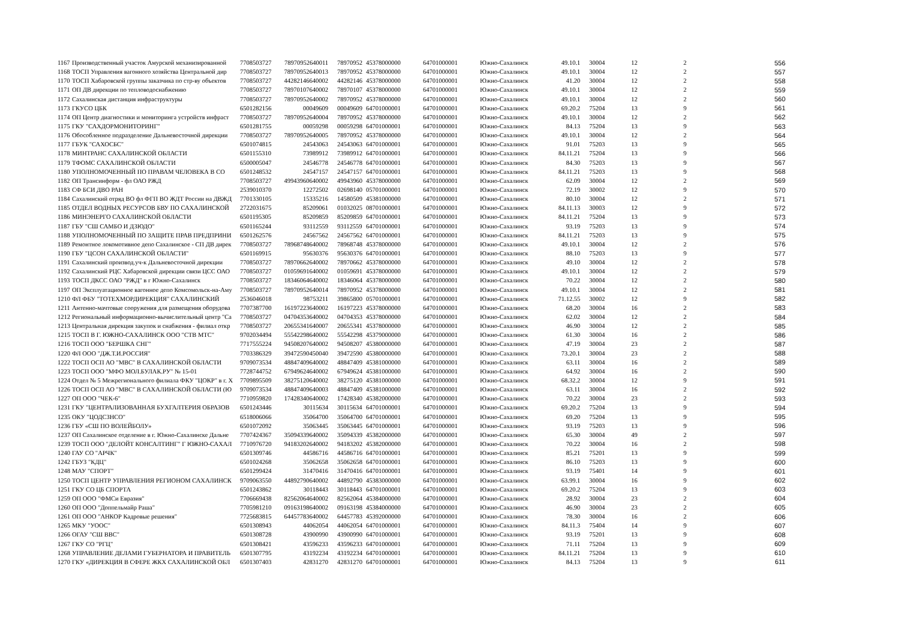| 1167 | Производственный участок Амурской механизированной | 7708503727 | 78970952640011 | | 78970952 | 45378000000 | 64701000001 | Южно-Сахалинск | 49.10.1 | | 30004 | 12 | 2 | 556 |
| 1168 | ТОСП Управления вагонного хозяйства Центральной дир | 7708503727 | 78970952640013 | | 78970952 | 45378000000 | 64701000001 | Южно-Сахалинск | 49.10.1 | | 30004 | 12 | 2 | 557 |
| 1170 | ТОСП Хабаровской группы заказчика по стр-ву объектов | 7708503727 | 44282146640002 | | 44282146 | 45378000000 | 64701000001 | Южно-Сахалинск | 41.20 | | 30004 | 12 | 2 | 558 |
| 1171 | ОП ДВ дирекции по тепловодоснабжению | 7708503727 | 78970107640002 | | 78970107 | 45378000000 | 64701000001 | Южно-Сахалинск | 49.10.1 | | 30004 | 12 | 2 | 559 |
| 1172 | Сахалинская дистанция инфраструктуры | 7708503727 | 78970952640002 | | 78970952 | 45378000000 | 64701000001 | Южно-Сахалинск | 49.10.1 | | 30004 | 12 | 2 | 560 |
| 1173 | ГКУСО ЦБК | 6501282156 | 00049609 | | 00049609 | 64701000001 | 64701000001 | Южно-Сахалинск | 69.20.2 | | 75204 | 13 | 9 | 561 |
| 1174 | ОП Центр диагностики и мониторинга устройств инфраст | 7708503727 | 78970952640004 | | 78970952 | 45378000000 | 64701000001 | Южно-Сахалинск | 49.10.1 | | 30004 | 12 | 2 | 562 |
| 1175 | ГКУ "САХДОРМОНИТОРИНГ" | 6501281755 | 00059298 | | 00059298 | 64701000001 | 64701000001 | Южно-Сахалинск | 84.13 | | 75204 | 13 | 9 | 563 |
| 1176 | Обособленное подразделение Дальневосточной дирекции | 7708503727 | 78970952640005 | | 78970952 | 45378000000 | 64701000001 | Южно-Сахалинск | 49.10.1 | | 30004 | 12 | 2 | 564 |
| 1177 | ГБУК "САХОСБС" | 6501074815 | 24543063 | | 24543063 | 64701000001 | 64701000001 | Южно-Сахалинск | 91.01 | | 75203 | 13 | 9 | 565 |
| 1178 | МИНТРАНС САХАЛИНСКОЙ ОБЛАСТИ | 6501155310 | 73989912 | | 73989912 | 64701000001 | 64701000001 | Южно-Сахалинск | 84.11.21 | | 75204 | 13 | 9 | 566 |
| 1179 | ТФОМС САХАЛИНСКОЙ ОБЛАСТИ | 6500005047 | 24546778 | | 24546778 | 64701000001 | 64701000001 | Южно-Сахалинск | 84.30 | | 75203 | 13 | 9 | 567 |
| 1180 | УПОЛНОМОЧЕННЫЙ ПО ПРАВАМ ЧЕЛОВЕКА В СО | 6501248532 | 24547157 | | 24547157 | 64701000001 | 64701000001 | Южно-Сахалинск | 84.11.21 | | 75203 | 13 | 9 | 568 |
| 1182 | ОП Трансинформ - фл ОАО РЖД | 7708503727 | 49943960640002 | | 49943960 | 45378000000 | 64701000001 | Южно-Сахалинск | 62.09 | | 30004 | 12 | 2 | 569 |
| 1183 | СФ БСИ ДВО РАН | 2539010370 | 12272502 | | 02698140 | 05701000001 | 64701000001 | Южно-Сахалинск | 72.19 | | 30002 | 12 | 9 | 570 |
| 1184 | Сахалинский отряд ВО фл ФГП ВО ЖДТ России на ДВЖД | 7701330105 | 15335216 | | 14580509 | 45381000000 | 64701000001 | Южно-Сахалинск | 80.10 | | 30004 | 12 | 2 | 571 |
| 1185 | ОТДЕЛ ВОДНЫХ РЕСУРСОВ БВУ ПО САХАЛИНСКОЙ | 2722031675 | 85209061 | | 01032025 | 08701000001 | 64701000001 | Южно-Сахалинск | 84.11.13 | | 30003 | 12 | 9 | 572 |
| 1186 | МИНЭНЕРГО САХАЛИНСКОЙ ОБЛАСТИ | 6501195305 | 85209859 | | 85209859 | 64701000001 | 64701000001 | Южно-Сахалинск | 84.11.21 | | 75204 | 13 | 9 | 573 |
| 1187 | ГБУ "СШ САМБО И ДЗЮДО" | 6501165244 | 93112559 | | 93112559 | 64701000001 | 64701000001 | Южно-Сахалинск | 93.19 | | 75203 | 13 | 9 | 574 |
| 1188 | УПОЛНОМОЧЕННЫЙ ПО ЗАЩИТЕ ПРАВ ПРЕДПРИНИ | 6501262576 | 24567562 | | 24567562 | 64701000001 | 64701000001 | Южно-Сахалинск | 84.11.21 | | 75203 | 13 | 9 | 575 |
| 1189 | Ремонтное локомотивное депо Сахалинское - СП ДВ дирек | 7708503727 | 78968748640002 | | 78968748 | 45378000000 | 64701000001 | Южно-Сахалинск | 49.10.1 | | 30004 | 12 | 2 | 576 |
| 1190 | ГБУ "ЦСОН САХАЛИНСКОЙ ОБЛАСТИ" | 6501169915 | 95630376 | | 95630376 | 64701000001 | 64701000001 | Южно-Сахалинск | 88.10 | | 75203 | 13 | 9 | 577 |
| 1191 | Сахалинский производ.уч-к Дальневосточной дирекции | 7708503727 | 78970662640002 | | 78970662 | 45378000000 | 64701000001 | Южно-Сахалинск | 49.10 | | 30004 | 12 | 2 | 578 |
| 1192 | Сахалинский РЦС Хабаровской дирекции связи ЦСС ОАО | 7708503727 | 01059691640002 | | 01059691 | 45378000000 | 64701000001 | Южно-Сахалинск | 49.10.1 | | 30004 | 12 | 2 | 579 |
| 1193 | ТОСП ДКСС ОАО "РЖД" в г Южно-Сахалинск | 7708503727 | 18346064640002 | | 18346064 | 45378000000 | 64701000001 | Южно-Сахалинск | 70.22 | | 30004 | 12 | 2 | 580 |
| 1197 | ОП Эксплуатационное вагонное депо Комсомольск-на-Аму | 7708503727 | 78970952640014 | | 78970952 | 45378000000 | 64701000001 | Южно-Сахалинск | 49.10.1 | | 30004 | 12 | 2 | 581 |
| 1210 | ФЛ ФБУ "ТОТЕХМОРДИРЕКЦИЯ" САХАЛИНСКИЙ | 2536046018 | 98753211 | | 39865800 | 05701000001 | 64701000001 | Южно-Сахалинск | 71.12.55 | | 30002 | 12 | 9 | 582 |
| 1211 | Антенно-мачтовые сооружения для размещения оборудова | 7707387700 | 16197223640002 | | 16197223 | 45378000000 | 64701000001 | Южно-Сахалинск | 68.20 | | 30004 | 16 | 2 | 583 |
| 1212 | Региональный информационно-вычислительный центр "Са | 7708503727 | 04704353640002 | | 04704353 | 45378000000 | 64701000001 | Южно-Сахалинск | 62.02 | | 30004 | 12 | 2 | 584 |
| 1213 | Центральная дирекция закупок и снабжения - филиал откр | 7708503727 | 20655341640007 | | 20655341 | 45378000000 | 64701000001 | Южно-Сахалинск | 46.90 | | 30004 | 12 | 2 | 585 |
| 1215 | ТОСП В Г. ЮЖНО-САХАЛИНСК ООО "СТВ МТС" | 9702034494 | 55542298640002 | | 55542298 | 45379000000 | 64701000001 | Южно-Сахалинск | 61.30 | | 30004 | 16 | 2 | 586 |
| 1216 | ТОСП ООО "БЕРШКА СНГ" | 7717555224 | 94508207640002 | | 94508207 | 45380000000 | 64701000001 | Южно-Сахалинск | 47.19 | | 30004 | 23 | 2 | 587 |
| 1220 | ФЛ ООО "ДЖ.Т.И.РОССИЯ" | 7703386329 | 39472590450040 | | 39472590 | 45380000000 | 64701000001 | Южно-Сахалинск | 73.20.1 | | 30004 | 23 | 2 | 588 |
| 1222 | ТОСП ОСП АО "МВС" В САХАЛИНСКОЙ ОБЛАСТИ | 9709073534 | 48847409640002 | | 48847409 | 45381000000 | 64701000001 | Южно-Сахалинск | 63.11 | | 30004 | 16 | 2 | 589 |
| 1223 | ТОСП ООО "МФО МОЛ.БУЛАК.РУ" № 15-01 | 7728744752 | 67949624640002 | | 67949624 | 45381000000 | 64701000001 | Южно-Сахалинск | 64.92 | | 30004 | 16 | 2 | 590 |
| 1224 | Отдел № 5 Межрегионального филиала ФКУ "ЦОКР" в г. Х | 7709895509 | 38275120640002 | | 38275120 | 45381000000 | 64701000001 | Южно-Сахалинск | 68.32.2 | | 30004 | 12 | 9 | 591 |
| 1226 | ТОСП ОСП АО "МВС" В САХАЛИНСКОЙ ОБЛАСТИ (Ю | 9709073534 | 48847409640003 | | 48847409 | 45381000000 | 64701000001 | Южно-Сахалинск | 63.11 | | 30004 | 16 | 2 | 592 |
| 1227 | ОП ООО "ЧЕК-6" | 7710959820 | 17428340640002 | | 17428340 | 45382000000 | 64701000001 | Южно-Сахалинск | 70.22 | | 30004 | 23 | 2 | 593 |
| 1231 | ГКУ "ЦЕНТРАЛИЗОВАННАЯ БУХГАЛТЕРИЯ ОБРАЗОВ | 6501243446 | 30115634 | | 30115634 | 64701000001 | 64701000001 | Южно-Сахалинск | 69.20.2 | | 75204 | 13 | 9 | 594 |
| 1235 | ОКУ "ЦОДСЗНСО" | 6518006066 | 35064700 | | 35064700 | 64701000001 | 64701000001 | Южно-Сахалинск | 69.20 | | 75204 | 13 | 9 | 595 |
| 1236 | ГБУ «СШ ПО ВОЛЕЙБОЛУ» | 6501072092 | 35063445 | | 35063445 | 64701000001 | 64701000001 | Южно-Сахалинск | 93.19 | | 75203 | 13 | 9 | 596 |
| 1237 | ОП Сахалинское отделение в г. Южно-Сахалинске Дальне | 7707424367 | 35094339640002 | | 35094339 | 45382000000 | 64701000001 | Южно-Сахалинск | 65.30 | | 30004 | 49 | 2 | 597 |
| 1239 | ТОСП ООО "ДЕЛОЙТ КОНСАЛТИНГ" Г ЮЖНО-САХАЛ | 7710976720 | 94183202640002 | | 94183202 | 45382000000 | 64701000001 | Южно-Сахалинск | 70.22 | | 30004 | 16 | 2 | 598 |
| 1240 | ГАУ СО "АРЧК" | 6501309746 | 44586716 | | 44586716 | 64701000001 | 64701000001 | Южно-Сахалинск | 85.21 | | 75201 | 13 | 9 | 599 |
| 1242 | ГБУЗ "КДЦ" | 6501024268 | 35062658 | | 35062658 | 64701000001 | 64701000001 | Южно-Сахалинск | 86.10 | | 75203 | 13 | 9 | 600 |
| 1248 | МАУ "СПОРТ" | 6501299424 | 31470416 | | 31470416 | 64701000001 | 64701000001 | Южно-Сахалинск | 93.19 | | 75401 | 14 | 9 | 601 |
| 1250 | ТОСП ЦЕНТР УПРАВЛЕНИЯ РЕГИОНОМ САХАЛИНСК | 9709063550 | 44892790640002 | | 44892790 | 45383000000 | 64701000001 | Южно-Сахалинск | 63.99.1 | | 30004 | 16 | 9 | 602 |
| 1251 | ГКУ СО ЦБ СПОРТА | 6501243862 | 30118443 | | 30118443 | 64701000001 | 64701000001 | Южно-Сахалинск | 69.20.2 | | 75204 | 13 | 9 | 603 |
| 1259 | ОП ООО "ФМСи Евразия" | 7706669438 | 82562064640002 | | 82562064 | 45384000000 | 64701000001 | Южно-Сахалинск | 28.92 | | 30004 | 23 | 2 | 604 |
| 1260 | ОП ООО "Доппельмайр Раша" | 7705981210 | 09163198640002 | | 09163198 | 45384000000 | 64701000001 | Южно-Сахалинск | 46.90 | | 30004 | 23 | 2 | 605 |
| 1261 | ОП ООО "АНКОР Кадровые решения" | 7725683815 | 64457783640002 | | 64457783 | 45392000000 | 64701000001 | Южно-Сахалинск | 78.30 | | 30004 | 16 | 2 | 606 |
| 1265 | МКУ "УООС" | 6501308943 | 44062054 | | 44062054 | 64701000001 | 64701000001 | Южно-Сахалинск | 84.11.3 | | 75404 | 14 | 9 | 607 |
| 1266 | ОГАУ "СШ ВВС" | 6501308728 | 43900990 | | 43900990 | 64701000001 | 64701000001 | Южно-Сахалинск | 93.19 | | 75201 | 13 | 9 | 608 |
| 1267 | ГКУ СО "РГЦ" | 6501308421 | 43596233 | | 43596233 | 64701000001 | 64701000001 | Южно-Сахалинск | 71.11 | | 75204 | 13 | 9 | 609 |
| 1268 | УПРАВЛЕНИЕ ДЕЛАМИ ГУБЕРНАТОРА И ПРАВИТЕЛЬ | 6501307795 | 43192234 | | 43192234 | 64701000001 | 64701000001 | Южно-Сахалинск | 84.11.21 | | 75204 | 13 | 9 | 610 |
| 1270 | ГКУ «ДИРЕКЦИЯ В СФЕРЕ ЖКХ САХАЛИНСКОЙ ОБЛ | 6501307403 | 42831270 | | 42831270 | 64701000001 | 64701000001 | Южно-Сахалинск | 84.13 | | 75204 | 13 | 9 | 611 |